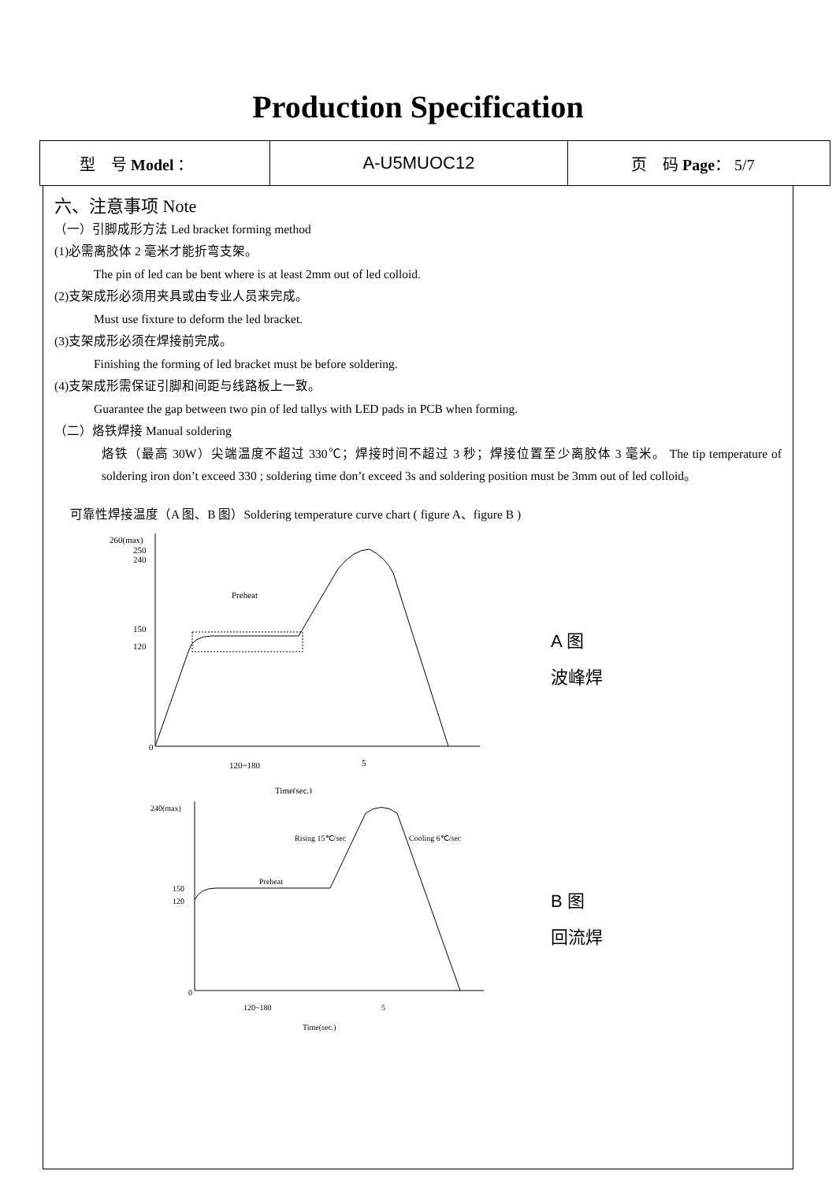Production Specification
| 型 号 Model ： | A-U5MUOC12 | 页 码 Page ： 5/7 |
六、注意事项 Note
（一）引脚成形方法 Led bracket forming method
(1)必需离胶体 2 毫米才能折弯支架。
The pin of led can be bent where is at least 2mm out of led colloid.
(2)支架成形必须用夹具或由专业人员来完成。
Must use fixture to deform the led bracket.
(3)支架成形必须在焊接前完成。
Finishing the forming of led bracket must be before soldering.
(4)支架成形需保证引脚和间距与线路板上一致。
Guarantee the gap between two pin of led tallys with LED pads in PCB when forming.
（二）烙铁焊接 Manual soldering
烙铁（最高 30W）尖端温度不超过 330℃；焊接时间不超过 3 秒；焊接位置至少离胶体 3 毫米。 The tip temperature of soldering iron don’t exceed 330 ; soldering time don’t exceed 3s and soldering position must be 3mm out of led colloid。
可靠性焊接温度（A 图、B 图）Soldering temperature curve chart ( figure A、figure B )
260(max)
250
240
150
120
0
Preheat
120~180
5
Time(sec.)
A 图
波峰焊
240(max)
150
120
0
Rising 15℃/sec
Cooling 6℃/sec
Preheat
120~180
5
Time(sec.)
B 图
回流焊